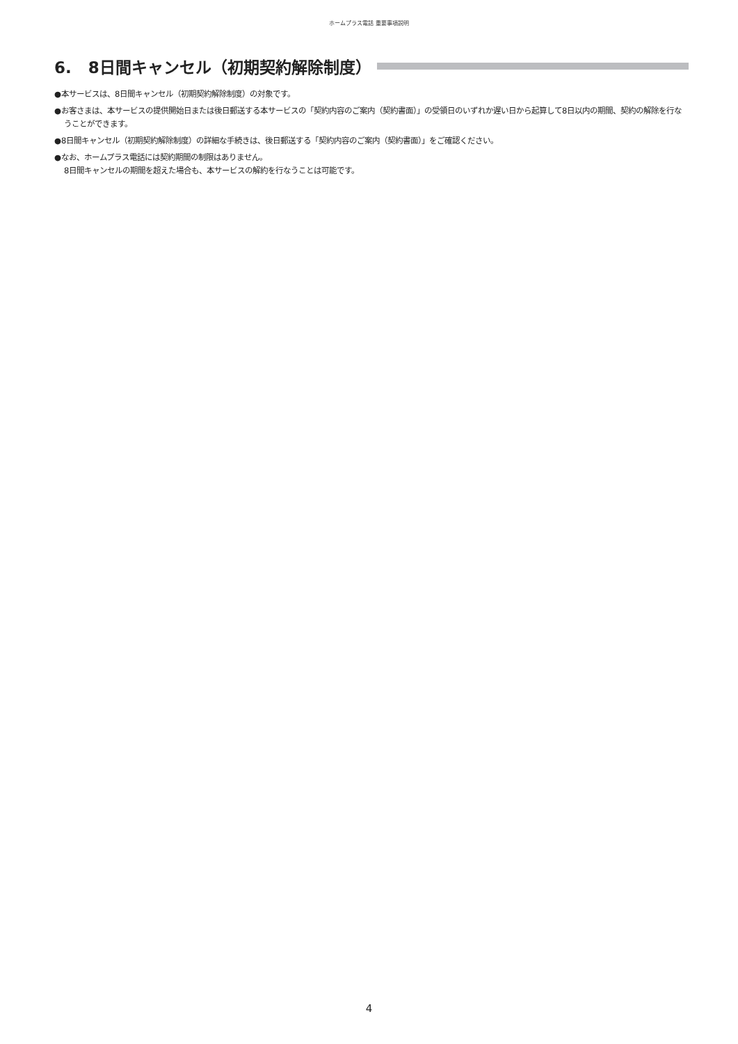ホームプラス電話 重要事項説明
6. 8日間キャンセル（初期契約解除制度）
●本サービスは、8日間キャンセル（初期契約解除制度）の対象です。
●お客さまは、本サービスの提供開始日または後日郵送する本サービスの「契約内容のご案内（契約書面）」の受領日のいずれか遅い日から起算して8日以内の期間、契約の解除を行なうことができます。
●8日間キャンセル（初期契約解除制度）の詳細な手続きは、後日郵送する「契約内容のご案内（契約書面）」をご確認ください。
●なお、ホームプラス電話には契約期間の制限はありません。
8日間キャンセルの期間を超えた場合も、本サービスの解約を行なうことは可能です。
4